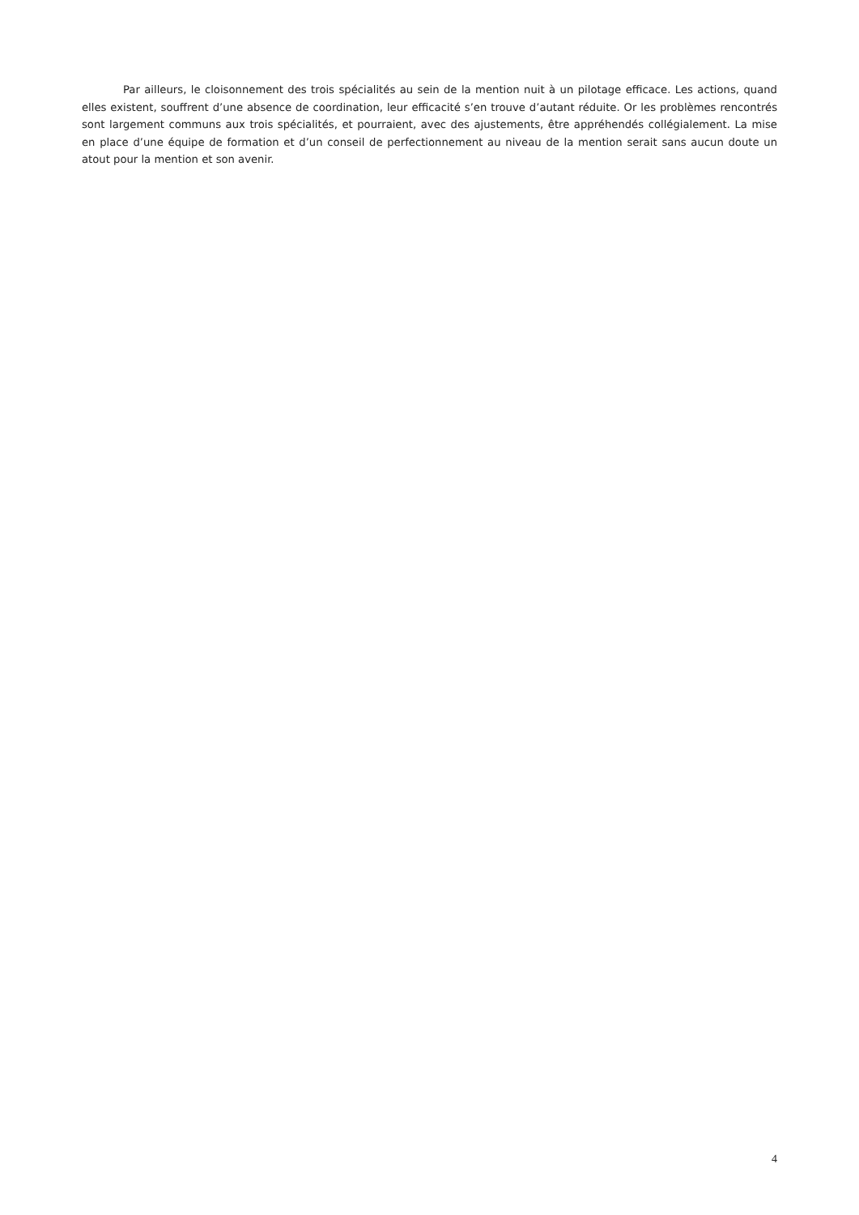Par ailleurs, le cloisonnement des trois spécialités au sein de la mention nuit à un pilotage efficace. Les actions, quand elles existent, souffrent d’une absence de coordination, leur efficacité s’en trouve d’autant réduite. Or les problèmes rencontrés sont largement communs aux trois spécialités, et pourraient, avec des ajustements, être appréhendés collégialement. La mise en place d’une équipe de formation et d’un conseil de perfectionnement au niveau de la mention serait sans aucun doute un atout pour la mention et son avenir.
4